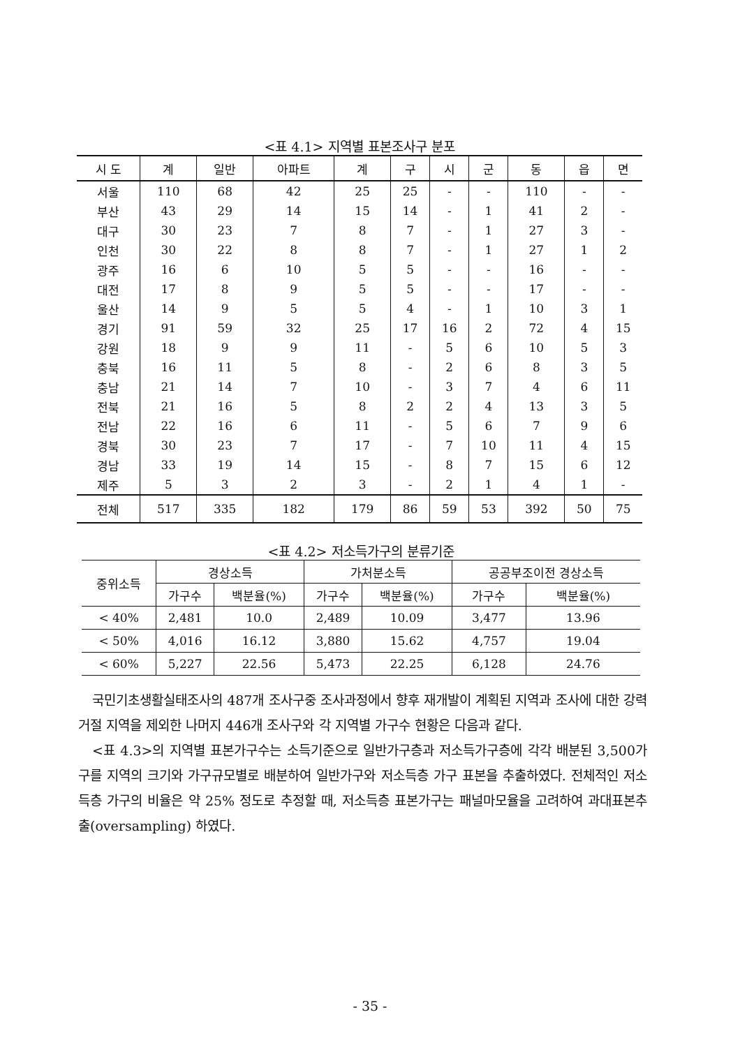<표 4.1> 지역별 표본조사구 분포
| 시 도 | 계 | 일반 | 아파트 | 계 | 구 | 시 | 군 | 동 | 읍 | 면 |
| --- | --- | --- | --- | --- | --- | --- | --- | --- | --- | --- |
| 서울 | 110 | 68 | 42 | 25 | 25 | - | - | 110 | - | - |
| 부산 | 43 | 29 | 14 | 15 | 14 | - | 1 | 41 | 2 | - |
| 대구 | 30 | 23 | 7 | 8 | 7 | - | 1 | 27 | 3 | - |
| 인천 | 30 | 22 | 8 | 8 | 7 | - | 1 | 27 | 1 | 2 |
| 광주 | 16 | 6 | 10 | 5 | 5 | - | - | 16 | - | - |
| 대전 | 17 | 8 | 9 | 5 | 5 | - | - | 17 | - | - |
| 울산 | 14 | 9 | 5 | 5 | 4 | - | 1 | 10 | 3 | 1 |
| 경기 | 91 | 59 | 32 | 25 | 17 | 16 | 2 | 72 | 4 | 15 |
| 강원 | 18 | 9 | 9 | 11 | - | 5 | 6 | 10 | 5 | 3 |
| 충북 | 16 | 11 | 5 | 8 | - | 2 | 6 | 8 | 3 | 5 |
| 충남 | 21 | 14 | 7 | 10 | - | 3 | 7 | 4 | 6 | 11 |
| 전북 | 21 | 16 | 5 | 8 | 2 | 2 | 4 | 13 | 3 | 5 |
| 전남 | 22 | 16 | 6 | 11 | - | 5 | 6 | 7 | 9 | 6 |
| 경북 | 30 | 23 | 7 | 17 | - | 7 | 10 | 11 | 4 | 15 |
| 경남 | 33 | 19 | 14 | 15 | - | 8 | 7 | 15 | 6 | 12 |
| 제주 | 5 | 3 | 2 | 3 | - | 2 | 1 | 4 | 1 | - |
| 전체 | 517 | 335 | 182 | 179 | 86 | 59 | 53 | 392 | 50 | 75 |
<표 4.2> 저소득가구의 분류기준
| 중위소득 | 경상소득 | | 가처분소득 | | 공공부조이전 경상소득 | |
| --- | --- | --- | --- | --- | --- | --- |
| | 가구수 | 백분율(%) | 가구수 | 백분율(%) | 가구수 | 백분율(%) |
| < 40% | 2,481 | 10.0 | 2,489 | 10.09 | 3,477 | 13.96 |
| < 50% | 4,016 | 16.12 | 3,880 | 15.62 | 4,757 | 19.04 |
| < 60% | 5,227 | 22.56 | 5,473 | 22.25 | 6,128 | 24.76 |
국민기초생활실태조사의 487개 조사구중 조사과정에서 향후 재개발이 계획된 지역과 조사에 대한 강력거절 지역을 제외한 나머지 446개 조사구와 각 지역별 가구수 현황은 다음과 같다.
<표 4.3>의 지역별 표본가구수는 소득기준으로 일반가구층과 저소득가구층에 각각 배분된 3,500가구를 지역의 크기와 가구규모별로 배분하여 일반가구와 저소득층 가구 표본을 추출하였다. 전체적인 저소득층 가구의 비율은 약 25% 정도로 추정할 때, 저소득층 표본가구는 패널마모율을 고려하여 과대표본추출(oversampling) 하였다.
- 35 -